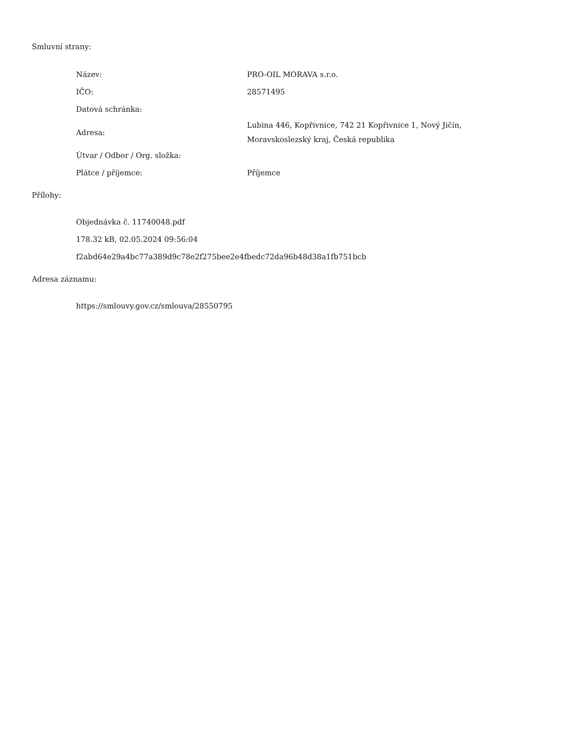Smluvní strany:
| Název: | PRO-OIL MORAVA s.r.o. |
| IČO: | 28571495 |
| Datová schránka: | |
| Adresa: | Lubina 446, Kopřivnice, 742 21 Kopřivnice 1, Nový Jičín, Moravskoslezský kraj, Česká republika |
| Útvar / Odbor / Org. složka: | |
| Plátce / příjemce: | Příjemce |
Přílohy:
Objednávka č. 11740048.pdf
178.32 kB, 02.05.2024 09:56:04
f2abd64e29a4bc77a389d9c78e2f275bee2e4fbedc72da96b48d38a1fb751bcb
Adresa záznamu:
https://smlouvy.gov.cz/smlouva/28550795